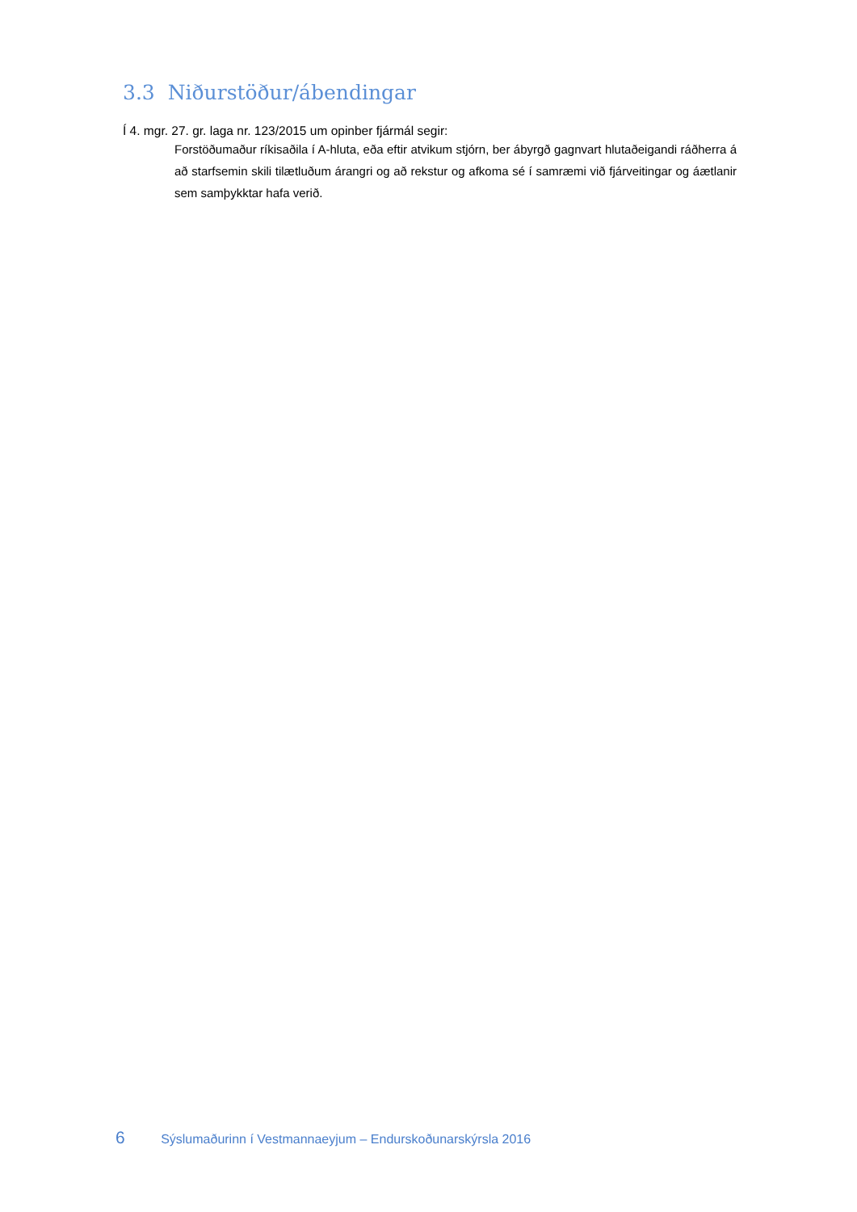3.3 Niðurstöður/ábendingar
Í 4. mgr. 27. gr. laga nr. 123/2015 um opinber fjármál segir:
Forstöðumaður ríkisaðila í A-hluta, eða eftir atvikum stjórn, ber ábyrgð gagnvart hlutaðeigandi ráðherra á að starfsemin skili tilætluðum árangri og að rekstur og afkoma sé í samræmi við fjárveitingar og áætlanir sem samþykktar hafa verið.
6 Sýslumaðurinn í Vestmannaeyjum – Endurskoðunarskýrsla 2016